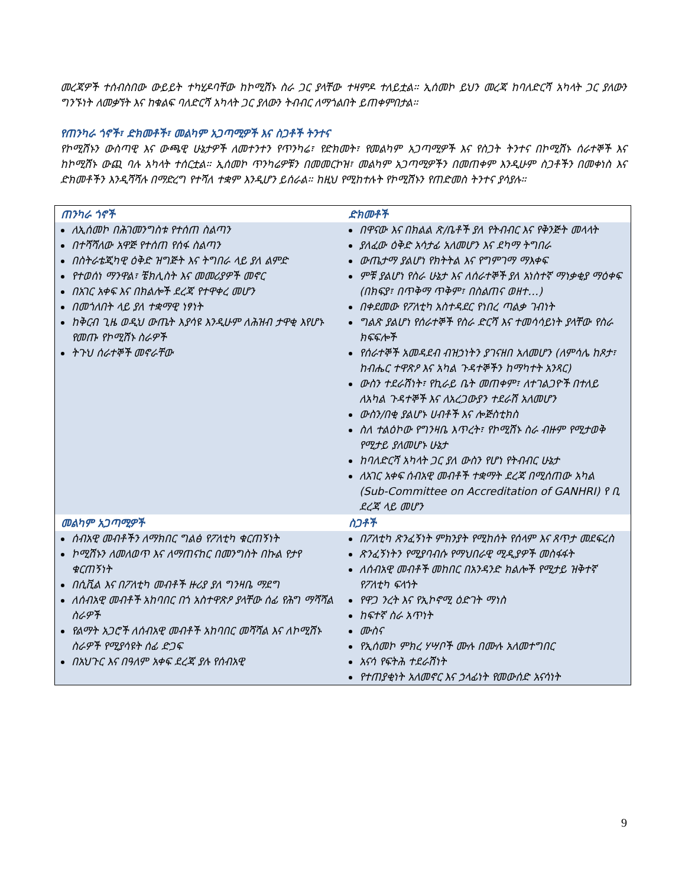መረጃዎች ተሰብስበው ውይይት ተካሂዶባቸው ከኮሚሽኑ ስራ ጋር ያላቸው ተዛምዶ ተለይቷል። ኢሰመኮ ይህን መረጃ ከባለድርሻ አካላት ጋር ያለውን ግንኙነት ለመቃኘት እና ከቁልፍ ባለድርሻ አካላት ጋር ያለውን ትብብር ለማጎልበት ይጠቀምበታል።
የጠንካራ ጎኖች፣ ድክመቶች፣ መልካም አጋጣሚዎች እና ስጋቶች ትንተና
የኮሚሽኑን ውስጣዊ እና ውጫዊ ሁኔታዎች ለመተንተን የጥንካሬ፣ የድክመት፣ የመልካም አጋጣሚዎች እና የስጋት ትንተና በኮሚሽኑ ሰራተኞች እና ከኮሚሽኑ ውጪ ባሉ አካላት ተሰርቷል። ኢሰመኮ ጥንካሬዎቹን በመመርኮዝ፣ መልካም አጋጣሚዎችን በመጠቀም እንዲሁም ስጋቶችን በመቀነስ እና ድክመቶችን እንዲሻሻሉ በማድረግ የተሻለ ተቋም እንዲሆን ይሰራል። ከዚህ የሚከተሉት የኮሚሽኑን የጠድመስ ትንተና ያሳያሉ።
| ጠንካራ ጎኖች | ድክመቶች |
| --- | --- |
| ለኢሰመኮ በሕገመንግስቱ የተሰጠ ስልጣን በተሻሻለው አዋጅ የተሰጠ የሰፋ ስልጣን በስትራቴጂካዊ ዕቅድ ዝግጅት እና ትግበራ ላይ ያለ ልምድ የተወሰነ ማንዋል፣ ቼክሊስት እና መመሪያዎች መኖር በአገር አቀፍ እና በክልሎች ደረጃ የተዋቀረ መሆን በመጎለበት ላይ ያለ ተቋማዊ ነፃነት ከቅርብ ጊዜ ወዲህ ውጤት እያሳዩ እንዲሁም ለሕዝብ ታዋቂ እየሆኑ የመጡ የኮሚሽኑ ስራዎች ትጉህ ሰራተኞች መኖራቸው | በዋናው እና በክልል ጽ/ቤቶች ያለ የትብብር እና የቅንጅት መላላት ያለፈው ዕቅድ አሳታፊ አለመሆን እና ደካማ ትግበራ ውጤታማ ያልሆነ የክትትል እና የግምገማ ማእቀፍ ምቹ ያልሆነ የስራ ሁኔታ እና ለሰራተኞች ያለ አነስተኛ ማነቃቂያ ማዕቀፍ (በክፍያ፣ በጥቅማ ጥቅም፣ በስልጠና ወዘተ…) በቀደመው የፖለቲካ አስተዳደር የነበረ ጣልቃ ገብነት ግልጽ ያልሆነ የሰራተኞች የስራ ድርሻ እና ተመሳሳይነት ያላቸው የስራ ክፍፍሎች የሰራተኞች አመዳደብ ብዝኃነትን ያገናዘበ አለመሆን (ለምሳሌ ከጾታ፣ ከብሔር ተዋጽዖ እና አካል ጉዳተኞችን ከማካተት አንጻር) ውስን ተደራሽነት፣ የኪራይ ቤት መጠቀም፣ ለተገልጋዮች በተለይ ለአካል ጉዳተኞች እና ለአረጋውያን ተደራሽ አለመሆን ውስን/በቂ ያልሆኑ ሀብቶች እና ሎጅስቲክስ ስለ ተልዕኮው የግንዛቤ እጥረት፣ የኮሚሽኑ ስራ ብዙም የሚታወቅ የሚታይ ያለመሆኑ ሁኔታ ከባለድርሻ አካላት ጋር ያለ ውስን የሆነ የትብብር ሁኔታ ለአገር አቀፍ ሰብአዊ መብቶች ተቋማት ደረጃ በሚሰጠው አካል (Sub-Committee on Accreditation of GANHRI) የ ቢ ደረጃ ላይ መሆን |
| መልካም አጋጣሚዎች | ስጋቶች |
| ሰብአዊ መብቶችን ለማክበር ግልፅ የፖለቲካ ቁርጠኝነት ኮሚሽኑን ለመለወጥ እና ለማጠናከር በመንግስት በኩል የታየ ቁርጠኝነት በሲቪል እና በፖለቲካ መብቶች ዙሪያ ያለ ግንዛቤ ማደግ ለሰብአዊ መብቶች አከባበር በጎ አስተዋጽዖ ያላቸው ሰፊ የሕግ ማሻሻል ስራዎች የልማት አጋሮች ለሰብአዊ መብቶች አከባበር መሻሻል እና ለኮሚሽኑ ስራዎች የሚያሳዩት ሰፊ ድጋፍ በአህጉር እና በዓለም አቀፍ ደረጃ ያሉ የሰብአዊ | በፖለቲካ ጽንፈኝነት ምክንያት የሚከሰት የሰላም እና ጸጥታ መደፍረስ ጽንፈኝነትን የሚያባብሱ የማህበራዊ ሚዲያዎች መስፋፋት ለሰብአዊ መብቶች መከበር በአንዳንድ ክልሎች የሚታይ ዝቅተኛ የፖለቲካ ፍላጎት የዋጋ ንረት እና የኢኮኖሚ ዕድገት ማነስ ከፍተኛ ስራ አጥነት ሙስና የኢሰመኮ ምክረ ሃሣቦች ሙሉ በሙሉ አለመተግበር አናሳ የፍትሕ ተደራሽነት የተጠያቂነት አለመኖር እና ኃላፊነት የመውሰድ አናሳነት |
9